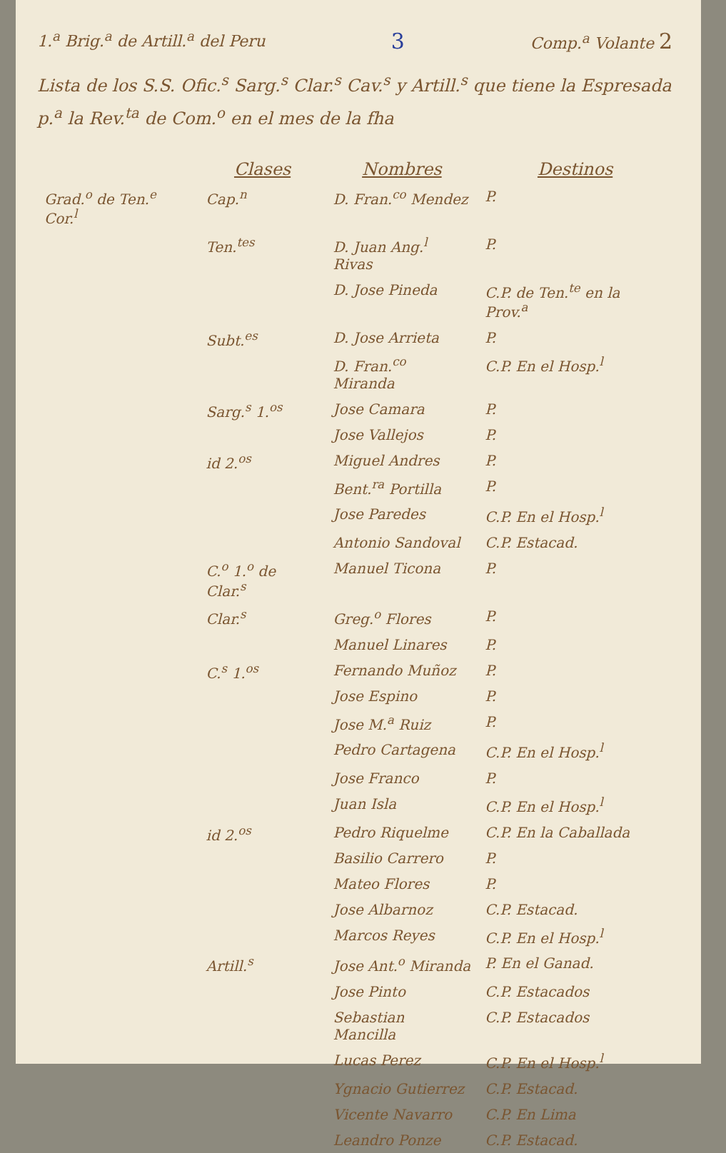1.<sup>a</sup> Brig.<sup>a</sup> de Artill.<sup>a</sup> del Peru 3 Comp.<sup>a</sup> Volante 2
Lista de los S.S. Ofic.<sup>s</sup> Sarg.<sup>s</sup> Clar.<sup>s</sup> Cav.<sup>s</sup> y Artill.<sup>s</sup> que tiene la Espresada p.<sup>a</sup> la Rev.<sup>ta</sup> de Com.<sup>o</sup> en el mes de la fha
| | Clases | Nombres | Destinos |
| --- | --- | --- | --- |
| Grad.<sup>o</sup> de Ten.<sup>e</sup> Cor.<sup>l</sup> | Cap.<sup>n</sup> | D. Fran.<sup>co</sup> Mendez | P. |
| | Ten.<sup>tes</sup> | D. Juan Ang.<sup>l</sup> Rivas | P. |
| | | D. Jose Pineda | C.P. de Ten.<sup>te</sup> en la Prov.<sup>a</sup> |
| | Subt.<sup>es</sup> | D. Jose Arrieta | P. |
| | | D. Fran.<sup>co</sup> Miranda | C.P. En el Hosp.<sup>l</sup> |
| | Sarg.<sup>s</sup> 1.<sup>os</sup> | Jose Camara | P. |
| | | Jose Vallejos | P. |
| | id 2.<sup>os</sup> | Miguel Andres | P. |
| | | Bent.<sup>ra</sup> Portilla | P. |
| | | Jose Paredes | C.P. En el Hosp.<sup>l</sup> |
| | | Antonio Sandoval | C.P. Estacad. |
| | C.<sup>o</sup> 1.<sup>o</sup> de Clar.<sup>s</sup> | Manuel Ticona | P. |
| | Clar.<sup>s</sup> | Greg.<sup>o</sup> Flores | P. |
| | | Manuel Linares | P. |
| | C.<sup>s</sup> 1.<sup>os</sup> | Fernando Muñoz | P. |
| | | Jose Espino | P. |
| | | Jose M.<sup>a</sup> Ruiz | P. |
| | | Pedro Cartagena | C.P. En el Hosp.<sup>l</sup> |
| | | Jose Franco | P. |
| | | Juan Isla | C.P. En el Hosp.<sup>l</sup> |
| | id 2.<sup>os</sup> | Pedro Riquelme | C.P. En la Caballada |
| | | Basilio Carrero | P. |
| | | Mateo Flores | P. |
| | | Jose Albarnoz | C.P. Estacad. |
| | | Marcos Reyes | C.P. En el Hosp.<sup>l</sup> |
| | Artill.<sup>s</sup> | Jose Ant.<sup>o</sup> Miranda | P. En el Ganad. |
| | | Jose Pinto | C.P. Estacados |
| | | Sebastian Mancilla | C.P. Estacados |
| | | Lucas Perez | C.P. En el Hosp.<sup>l</sup> |
| | | Ygnacio Gutierrez | C.P. Estacad. |
| | | Vicente Navarro | C.P. En Lima |
| | | Leandro Ponze | C.P. Estacad. |